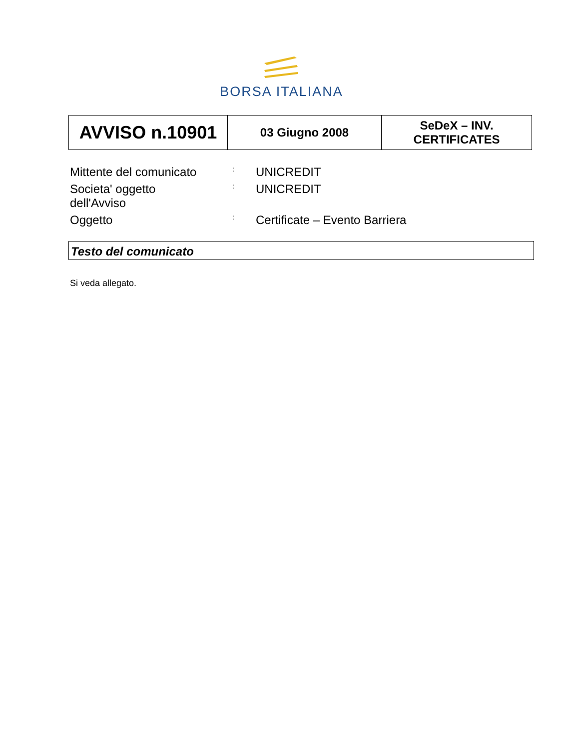BORSA ITALIANA
| AVVISO n.10901 | 03 Giugno 2008 | SeDeX – INV. CERTIFICATES |
| Mittente del comunicato | : | UNICREDIT |
| Societa' oggetto dell'Avviso | : | UNICREDIT |
| Oggetto | : | Certificate – Evento Barriera |
Testo del comunicato
Si veda allegato.